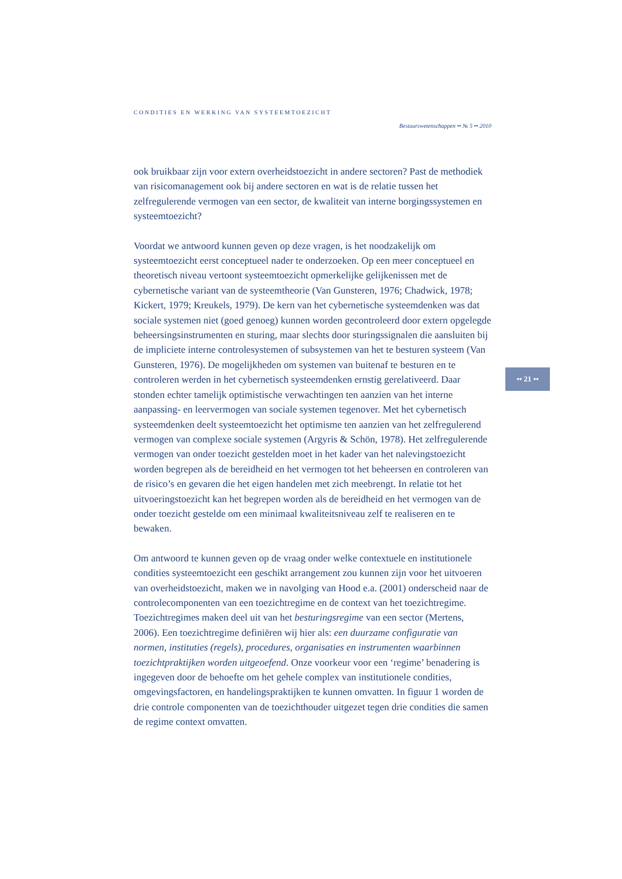CONDITIES EN WERKING VAN SYSTEEMTOEZICHT
Bestuurswetenschappen •• № 5 •• 2010
ook bruikbaar zijn voor extern overheidstoezicht in andere sectoren? Past de methodiek van risicomanagement ook bij andere sectoren en wat is de relatie tussen het zelfregulerende vermogen van een sector, de kwaliteit van interne borgingssystemen en systeemtoezicht?
Voordat we antwoord kunnen geven op deze vragen, is het noodzakelijk om systeemtoezicht eerst conceptueel nader te onderzoeken. Op een meer conceptueel en theoretisch niveau vertoont systeemtoezicht opmerkelijke gelijkenissen met de cybernetische variant van de systeemtheorie (Van Gunsteren, 1976; Chadwick, 1978; Kickert, 1979; Kreukels, 1979). De kern van het cybernetische systeemdenken was dat sociale systemen niet (goed genoeg) kunnen worden gecontroleerd door extern opgelegde beheersingsinstrumenten en sturing, maar slechts door sturingssignalen die aansluiten bij de impliciete interne controlesystemen of subsystemen van het te besturen systeem (Van Gunsteren, 1976). De mogelijkheden om systemen van buitenaf te besturen en te controleren werden in het cybernetisch systeemdenken ernstig gerelativeerd. Daar stonden echter tamelijk optimistische verwachtingen ten aanzien van het interne aanpassing- en leervermogen van sociale systemen tegenover. Met het cybernetisch systeemdenken deelt systeemtoezicht het optimisme ten aanzien van het zelfregulerend vermogen van complexe sociale systemen (Argyris & Schön, 1978). Het zelfregulerende vermogen van onder toezicht gestelden moet in het kader van het nalevingstoezicht worden begrepen als de bereidheid en het vermogen tot het beheersen en controleren van de risico’s en gevaren die het eigen handelen met zich meebrengt. In relatie tot het uitvoeringstoezicht kan het begrepen worden als de bereidheid en het vermogen van de onder toezicht gestelde om een minimaal kwaliteitsniveau zelf te realiseren en te bewaken.
Om antwoord te kunnen geven op de vraag onder welke contextuele en institutionele condities systeemtoezicht een geschikt arrangement zou kunnen zijn voor het uitvoeren van overheidstoezicht, maken we in navolging van Hood e.a. (2001) onderscheid naar de controlecomponenten van een toezichtregime en de context van het toezichtregime. Toezichtregimes maken deel uit van het besturingsregime van een sector (Mertens, 2006). Een toezichtregime definiëren wij hier als: een duurzame configuratie van normen, instituties (regels), procedures, organisaties en instrumenten waarbinnen toezichtpraktijken worden uitgeoefend. Onze voorkeur voor een ‘regime’ benadering is ingegeven door de behoefte om het gehele complex van institutionele condities, omgevingsfactoren, en handelingspraktijken te kunnen omvatten. In figuur 1 worden de drie controle componenten van de toezichthouder uitgezet tegen drie condities die samen de regime context omvatten.
•• 21 ••